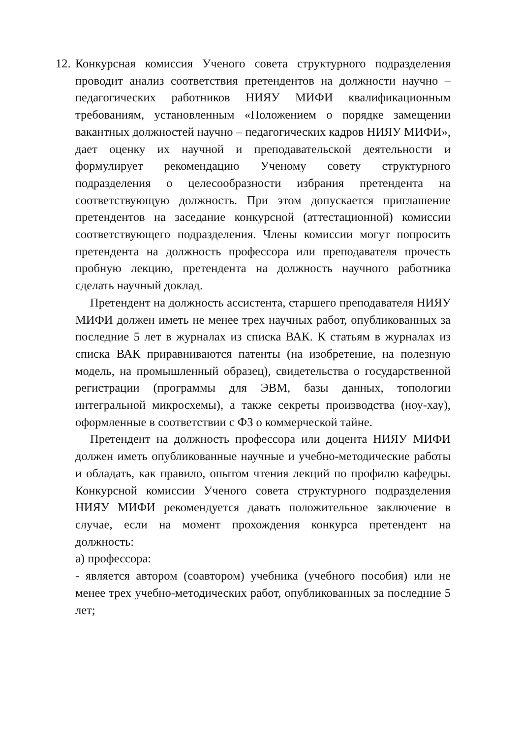12.
Конкурсная комиссия Ученого совета структурного подразделения проводит анализ соответствия претендентов на должности научно – педагогических работников НИЯУ МИФИ квалификационным требованиям, установленным «Положением о порядке замещении вакантных должностей научно – педагогических кадров НИЯУ МИФИ», дает оценку их научной и преподавательской деятельности и формулирует рекомендацию Ученому совету структурного подразделения о целесообразности избрания претендента на соответствующую должность. При этом допускается приглашение претендентов на заседание конкурсной (аттестационной) комиссии соответствующего подразделения. Члены комиссии могут попросить претендента на должность профессора или преподавателя прочесть пробную лекцию, претендента на должность научного работника сделать научный доклад.
Претендент на должность ассистента, старшего преподавателя НИЯУ МИФИ должен иметь не менее трех научных работ, опубликованных за последние 5 лет в журналах из списка ВАК. К статьям в журналах из списка ВАК приравниваются патенты (на изобретение, на полезную модель, на промышленный образец), свидетельства о государственной регистрации (программы для ЭВМ, базы данных, топологии интегральной микросхемы), а также секреты производства (ноу-хау), оформленные в соответствии с ФЗ о коммерческой тайне.
Претендент на должность профессора или доцента НИЯУ МИФИ должен иметь опубликованные научные и учебно-методические работы и обладать, как правило, опытом чтения лекций по профилю кафедры. Конкурсной комиссии Ученого совета структурного подразделения НИЯУ МИФИ рекомендуется давать положительное заключение в случае, если на момент прохождения конкурса претендент на должность:
а) профессора:
- является автором (соавтором) учебника (учебного пособия) или не менее трех учебно-методических работ, опубликованных за последние 5 лет;